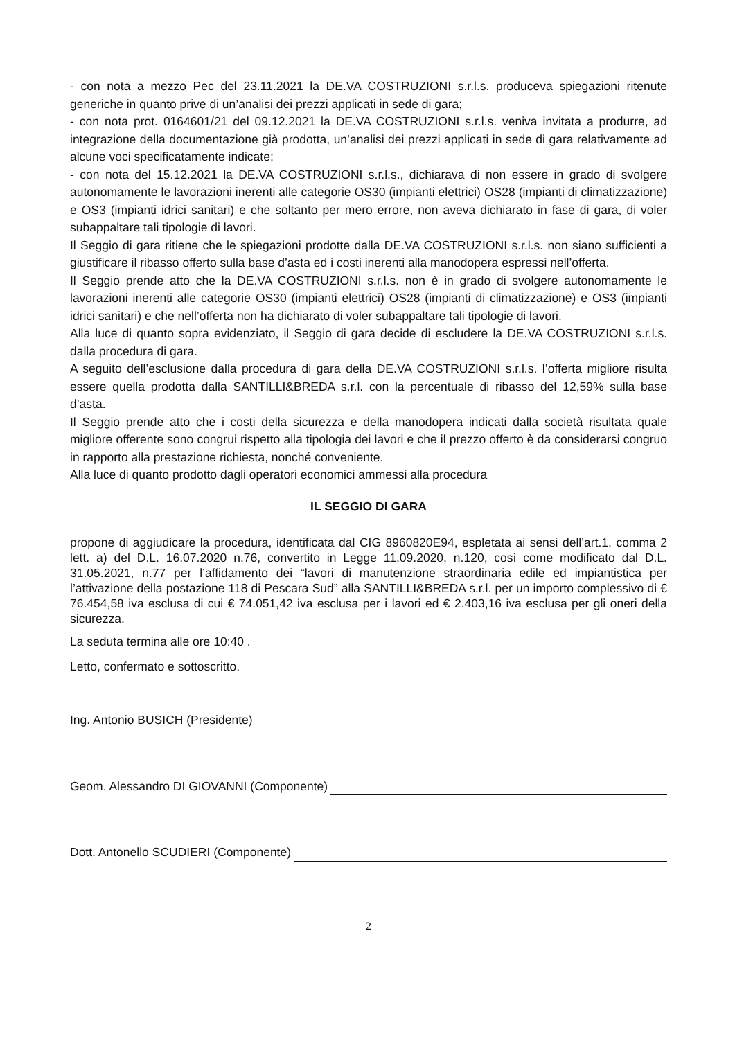- con nota a mezzo Pec del 23.11.2021 la DE.VA COSTRUZIONI s.r.l.s. produceva spiegazioni ritenute generiche in quanto prive di un’analisi dei prezzi applicati in sede di gara;
- con nota prot. 0164601/21 del 09.12.2021 la DE.VA COSTRUZIONI s.r.l.s. veniva invitata a produrre, ad integrazione della documentazione già prodotta, un’analisi dei prezzi applicati in sede di gara relativamente ad alcune voci specificatamente indicate;
- con nota del 15.12.2021 la DE.VA COSTRUZIONI s.r.l.s., dichiarava di non essere in grado di svolgere autonomamente le lavorazioni inerenti alle categorie OS30 (impianti elettrici) OS28 (impianti di climatizzazione) e OS3 (impianti idrici sanitari) e che soltanto per mero errore, non aveva dichiarato in fase di gara, di voler subappaltare tali tipologie di lavori.
Il Seggio di gara ritiene che le spiegazioni prodotte dalla DE.VA COSTRUZIONI s.r.l.s. non siano sufficienti a giustificare il ribasso offerto sulla base d’asta ed i costi inerenti alla manodopera espressi nell’offerta.
Il Seggio prende atto che la DE.VA COSTRUZIONI s.r.l.s. non è in grado di svolgere autonomamente le lavorazioni inerenti alle categorie OS30 (impianti elettrici) OS28 (impianti di climatizzazione) e OS3 (impianti idrici sanitari) e che nell’offerta non ha dichiarato di voler subappaltare tali tipologie di lavori.
Alla luce di quanto sopra evidenziato, il Seggio di gara decide di escludere la DE.VA COSTRUZIONI s.r.l.s. dalla procedura di gara.
A seguito dell’esclusione dalla procedura di gara della DE.VA COSTRUZIONI s.r.l.s. l’offerta migliore risulta essere quella prodotta dalla SANTILLI&BREDA s.r.l. con la percentuale di ribasso del 12,59% sulla base d’asta.
Il Seggio prende atto che i costi della sicurezza e della manodopera indicati dalla società risultata quale migliore offerente sono congrui rispetto alla tipologia dei lavori e che il prezzo offerto è da considerarsi congruo in rapporto alla prestazione richiesta, nonché conveniente.
Alla luce di quanto prodotto dagli operatori economici ammessi alla procedura
IL SEGGIO DI GARA
propone di aggiudicare la procedura, identificata dal CIG 8960820E94, espletata ai sensi dell’art.1, comma 2 lett. a) del D.L. 16.07.2020 n.76, convertito in Legge 11.09.2020, n.120, così come modificato dal D.L. 31.05.2021, n.77 per l’affidamento dei “lavori di manutenzione straordinaria edile ed impiantistica per l’attivazione della postazione 118 di Pescara Sud” alla SANTILLI&BREDA s.r.l. per un importo complessivo di € 76.454,58 iva esclusa di cui € 74.051,42 iva esclusa per i lavori ed € 2.403,16 iva esclusa per gli oneri della sicurezza.
La seduta termina alle ore 10:40 .
Letto, confermato e sottoscritto.
Ing. Antonio BUSICH (Presidente)
Geom. Alessandro DI GIOVANNI (Componente)
Dott. Antonello SCUDIERI (Componente)
2